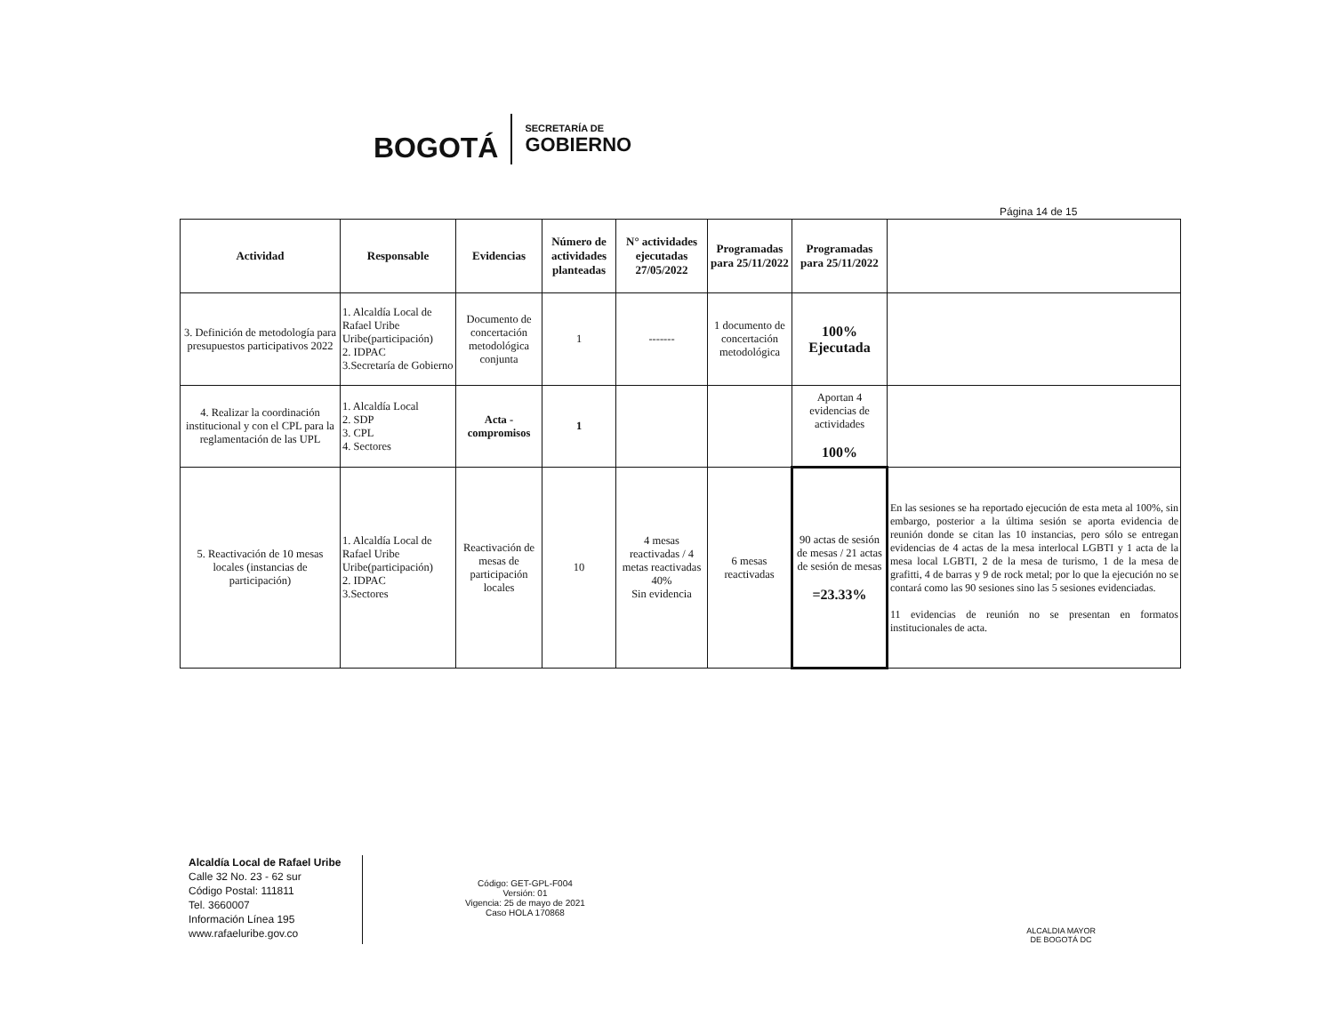BOGOTÁ
SECRETARÍA DE
GOBIERNO
Página 14 de 15
| Actividad | Responsable | Evidencias | Número de actividades planteadas | N° actividades ejecutadas 27/05/2022 | Programadas para 25/11/2022 | Programadas para 25/11/2022 | |
| --- | --- | --- | --- | --- | --- | --- | --- |
| 3. Definición de metodología para presupuestos participativos 2022 | 1. Alcaldía Local de Rafael Uribe Uribe(participación) 2. IDPAC 3.Secretaría de Gobierno | Documento de concertación metodológica conjunta | 1 | ------- | 1 documento de concertación metodológica | 100% Ejecutada | |
| 4. Realizar la coordinación institucional y con el CPL para la reglamentación de las UPL | 1. Alcaldía Local 2. SDP 3. CPL 4. Sectores | Acta - compromisos | 1 | | | Aportan 4 evidencias de actividades 100% | |
| 5. Reactivación de 10 mesas locales (instancias de participación) | 1. Alcaldía Local de Rafael Uribe Uribe(participación) 2. IDPAC 3.Sectores | Reactivación de mesas de participación locales | 10 | 4 mesas reactivadas / 4 metas reactivadas 40% Sin evidencia | 6 mesas reactivadas | 90 actas de sesión de mesas / 21 actas de sesión de mesas =23.33% | En las sesiones se ha reportado ejecución de esta meta al 100%, sin embargo, posterior a la última sesión se aporta evidencia de reunión donde se citan las 10 instancias, pero sólo se entregan evidencias de 4 actas de la mesa interlocal LGBTI y 1 acta de la mesa local LGBTI, 2 de la mesa de turismo, 1 de la mesa de grafitti, 4 de barras y 9 de rock metal; por lo que la ejecución no se contará como las 90 sesiones sino las 5 sesiones evidenciadas. 11 evidencias de reunión no se presentan en formatos institucionales de acta. |
Alcaldía Local de Rafael Uribe
Calle 32 No. 23 - 62 sur
Código Postal: 111811
Tel. 3660007
Información Línea 195
www.rafaeluribe.gov.co
Código: GET-GPL-F004
Versión: 01
Vigencia: 25 de mayo de 2021
Caso HOLA 170868
ALCALDIA MAYOR
DE BOGOTÁ DC